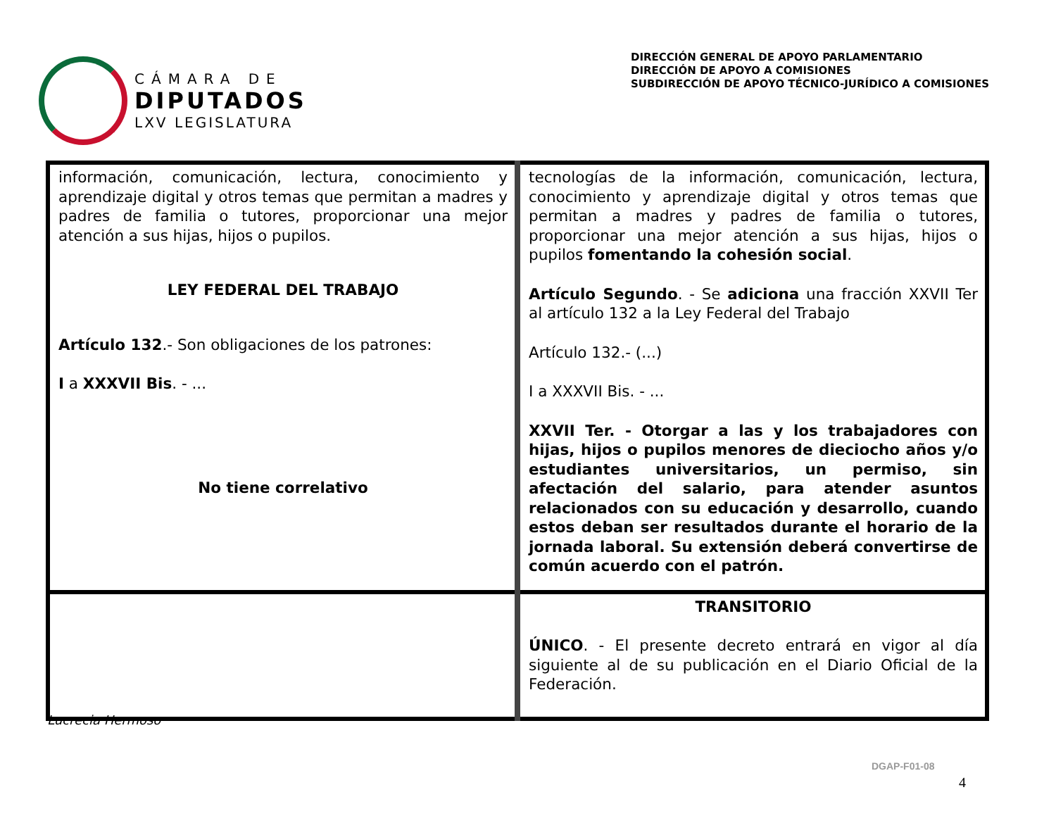CÁMARA DE
DIPUTADOS
LXV LEGISLATURA
DIRECCIÓN GENERAL DE APOYO PARLAMENTARIO
DIRECCIÓN DE APOYO A COMISIONES
SUBDIRECCIÓN DE APOYO TÉCNICO-JURÍDICO A COMISIONES
| información, comunicación, lectura, conocimiento y aprendizaje digital y otros temas que permitan a madres y padres de familia o tutores, proporcionar una mejor atención a sus hijas, hijos o pupilos. LEY FEDERAL DEL TRABAJO Artículo 132 .- Son obligaciones de los patrones: I a XXXVII Bis . - ... No tiene correlativo | tecnologías de la información, comunicación, lectura, conocimiento y aprendizaje digital y otros temas que permitan a madres y padres de familia o tutores, proporcionar una mejor atención a sus hijas, hijos o pupilos fomentando la cohesión social . Artículo Segundo . - Se adiciona una fracción XXVII Ter al artículo 132 a la Ley Federal del Trabajo Artículo 132.- (...) I a XXXVII Bis. - ... XXVII Ter. - Otorgar a las y los trabajadores con hijas, hijos o pupilos menores de dieciocho años y/o estudiantes universitarios, un permiso, sin afectación del salario, para atender asuntos relacionados con su educación y desarrollo, cuando estos deban ser resultados durante el horario de la jornada laboral. Su extensión deberá convertirse de común acuerdo con el patrón. |
| | TRANSITORIO ÚNICO . - El presente decreto entrará en vigor al día siguiente al de su publicación en el Diario Oficial de la Federación. |
Lucrecia Hermoso
DGAP-F01-08
4